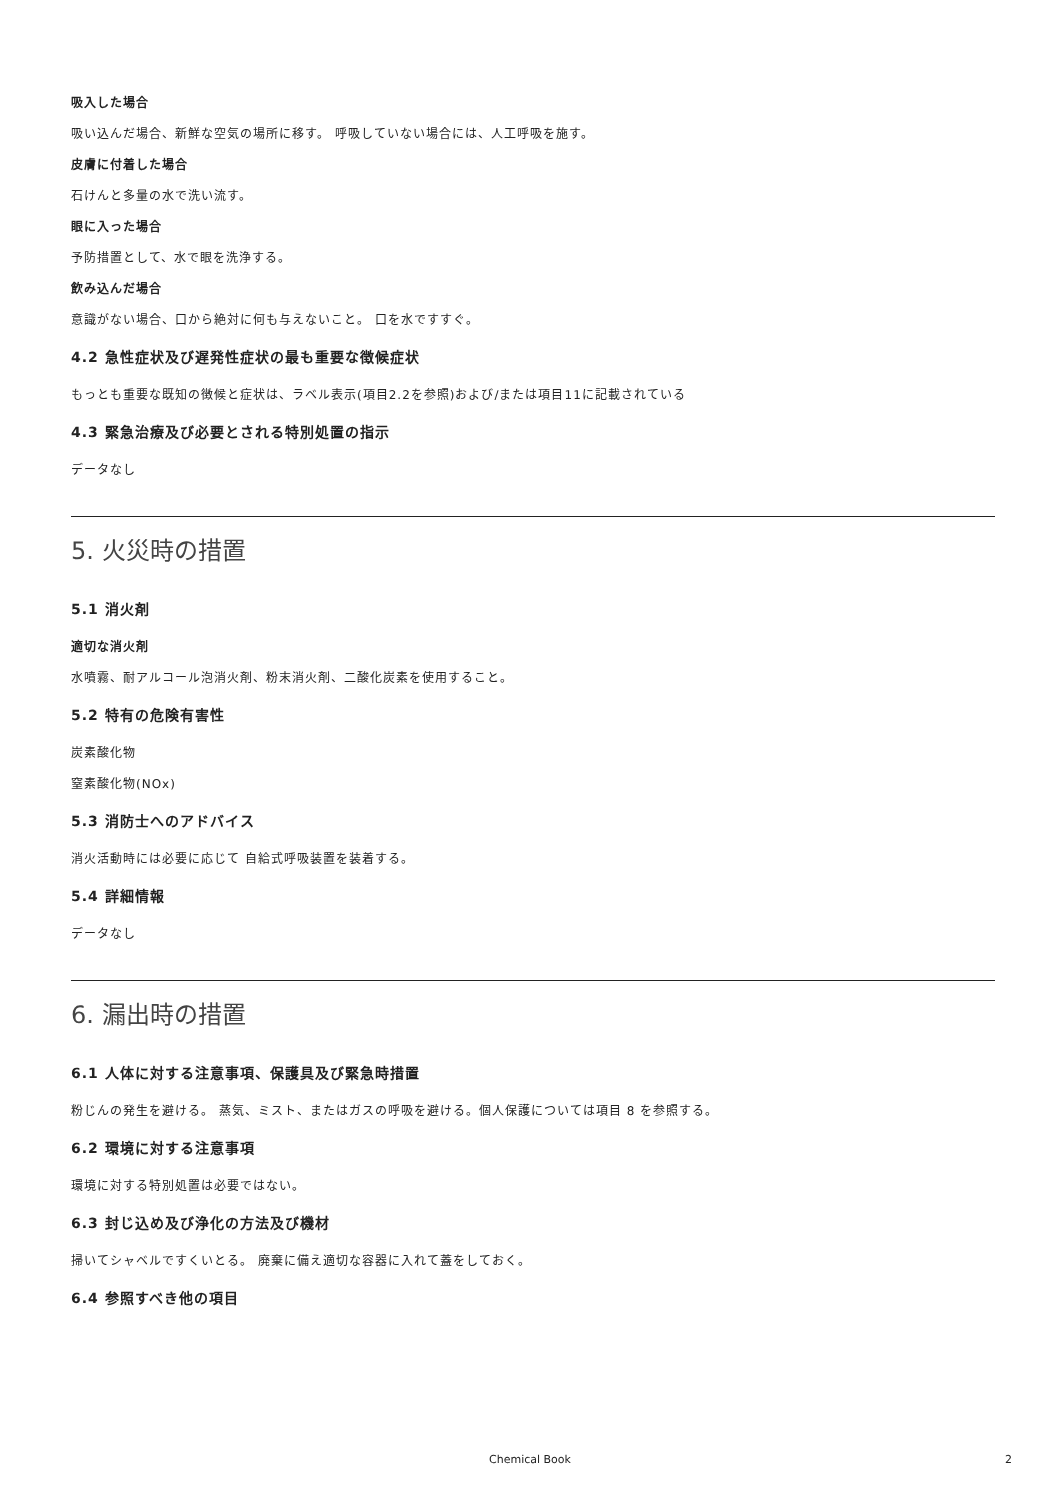吸入した場合
吸い込んだ場合、新鮮な空気の場所に移す。 呼吸していない場合には、人工呼吸を施す。
皮膚に付着した場合
石けんと多量の水で洗い流す。
眼に入った場合
予防措置として、水で眼を洗浄する。
飲み込んだ場合
意識がない場合、口から絶対に何も与えないこと。 口を水ですすぐ。
4.2 急性症状及び遅発性症状の最も重要な徴候症状
もっとも重要な既知の徴候と症状は、ラベル表示(項目2.2を参照)および/または項目11に記載されている
4.3 緊急治療及び必要とされる特別処置の指示
データなし
5. 火災時の措置
5.1 消火剤
適切な消火剤
水噴霧、耐アルコール泡消火剤、粉末消火剤、二酸化炭素を使用すること。
5.2 特有の危険有害性
炭素酸化物
窒素酸化物(NOx)
5.3 消防士へのアドバイス
消火活動時には必要に応じて 自給式呼吸装置を装着する。
5.4 詳細情報
データなし
6. 漏出時の措置
6.1 人体に対する注意事項、保護具及び緊急時措置
粉じんの発生を避ける。 蒸気、ミスト、またはガスの呼吸を避ける。個人保護については項目 8 を参照する。
6.2 環境に対する注意事項
環境に対する特別処置は必要ではない。
6.3 封じ込め及び浄化の方法及び機材
掃いてシャベルですくいとる。 廃棄に備え適切な容器に入れて蓋をしておく。
6.4 参照すべき他の項目
Chemical Book 2